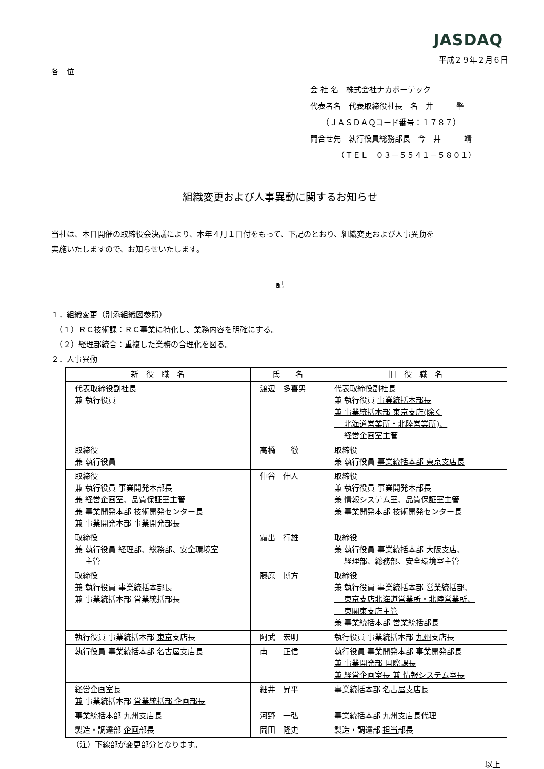JASDAQ
平成２９年２月６日
各　位
会 社 名　株式会社ナカボーテック
代表者名　代表取締役社長　名　井　　　肇
　　（ＪＡＳＤＡＱコード番号：１７８７）
問合せ先　執行役員総務部長　今　井　　　靖
　　　　（ＴＥＬ　０３－５５４１－５８０１）
組織変更および人事異動に関するお知らせ
当社は、本日開催の取締役会決議により、本年４月１日付をもって、下記のとおり、組織変更および人事異動を
実施いたしますので、お知らせいたします。
記
１．組織変更（別添組織図参照）
　（１）ＲＣ技術課：ＲＣ事業に特化し、業務内容を明確にする。
　（２）経理部統合：重複した業務の合理化を図る。
２．人事異動
| 新 役 職 名 | 氏 名 | 旧 役 職 名 |
| --- | --- | --- |
| 代表取締役副社長 兼 執行役員 | 渡辺 多喜男 | 代表取締役副社長 兼 執行役員 事業統括本部長 兼 事業統括本部 東京支店(除く 北海道営業所・北陸営業所)、 経営企画室主管 |
| 取締役 兼 執行役員 | 高橋 徹 | 取締役 兼 執行役員 事業統括本部 東京支店長 |
| 取締役 兼 執行役員 事業開発本部長 兼 経営企画室 、品質保証室主管 兼 事業開発本部 技術開発センター長 兼 事業開発本部 事業開発部長 | 仲谷 伸人 | 取締役 兼 執行役員 事業開発本部長 兼 情報システム室 、品質保証室主管 兼 事業開発本部 技術開発センター長 |
| 取締役 兼 執行役員 経理部、総務部、安全環境室 主管 | 霜出 行雄 | 取締役 兼 執行役員 事業統括本部 大阪支店 、 経理部、総務部、安全環境室主管 |
| 取締役 兼 執行役員 事業統括本部長 兼 事業統括本部 営業統括部長 | 藤原 博方 | 取締役 兼 執行役員 事業統括本部 営業統括部、 東京支店北海道営業所・北陸営業所、 東関東支店主管 兼 事業統括本部 営業統括部長 |
| 執行役員 事業統括本部 東京 支店長 | 阿武 宏明 | 執行役員 事業統括本部 九州 支店長 |
| 執行役員 事業統括本部 名古屋支店長 | 南 正信 | 執行役員 事業開発本部 事業開発部長 兼 事業開発部 国際課長 兼 経営企画室長 兼 情報システム室長 |
| 経営企画室長 兼 事業統括本部 営業統括部 企画部長 | 細井 昇平 | 事業統括本部 名古屋支店長 |
| 事業統括本部 九州 支店長 | 河野 一弘 | 事業統括本部 九州 支店長代理 |
| 製造・調達部 企画 部長 | 岡田 隆史 | 製造・調達部 担当 部長 |
（注）下線部が変更部分となります。
以上